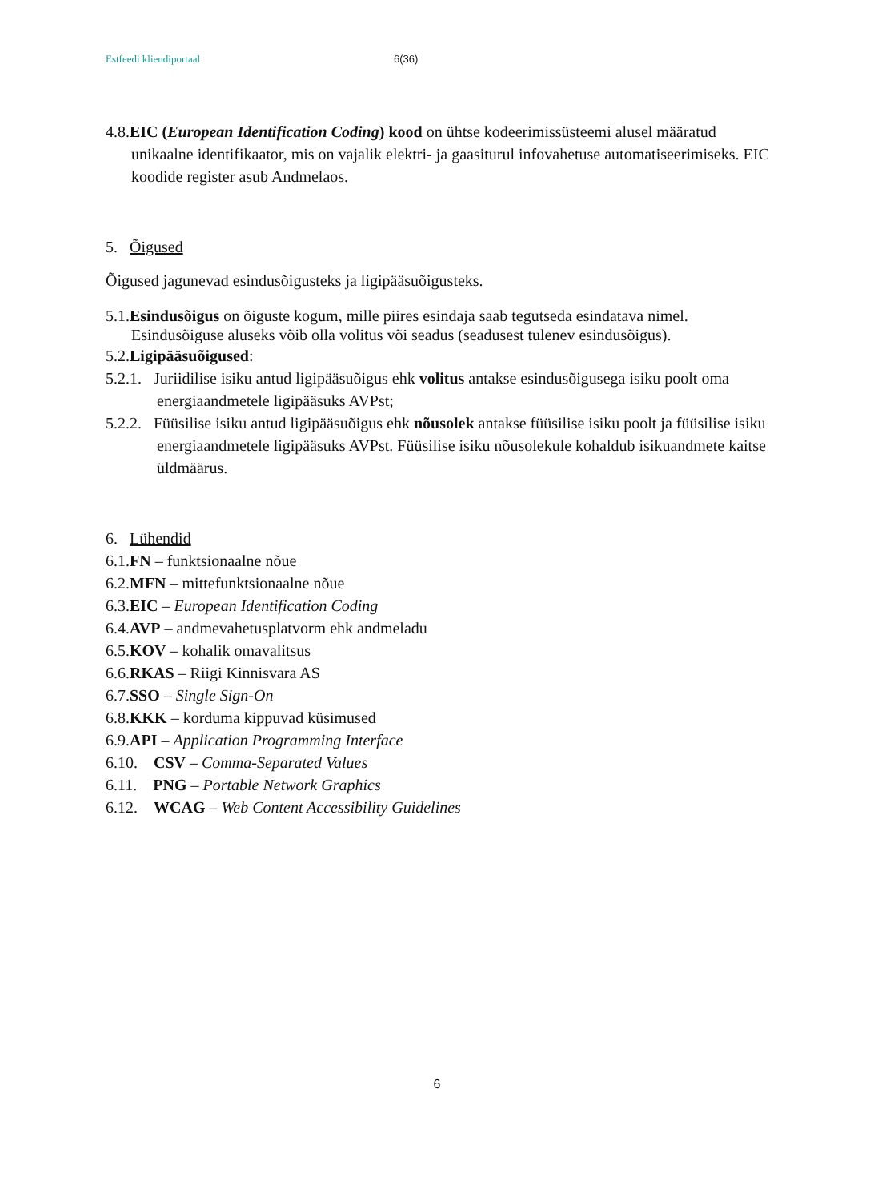Estfeedi kliendiportaal 6(36)
4.8.EIC (European Identification Coding) kood on ühtse kodeerimissüsteemi alusel määratud unikaalne identifikaator, mis on vajalik elektri- ja gaasiturul infovahetuse automatiseerimiseks. EIC koodide register asub Andmelaos.
5. Õigused
Õigused jagunevad esindusõigusteks ja ligipääsuõigusteks.
5.1.Esindusõigus on õiguste kogum, mille piires esindaja saab tegutseda esindatava nimel. Esindusõiguse aluseks võib olla volitus või seadus (seadusest tulenev esindusõigus).
5.2.Ligipääsuõigused:
5.2.1. Juriidilise isiku antud ligipääsuõigus ehk volitus antakse esindusõigusega isiku poolt oma energiaandmetele ligipääsuks AVPst;
5.2.2. Füüsilise isiku antud ligipääsuõigus ehk nõusolek antakse füüsilise isiku poolt ja füüsilise isiku energiaandmetele ligipääsuks AVPst. Füüsilise isiku nõusolekule kohaldub isikuandmete kaitse üldmäärus.
6. Lühendid
6.1.FN – funktsionaalne nõue
6.2.MFN – mittefunktsionaalne nõue
6.3.EIC – European Identification Coding
6.4.AVP – andmevahetusplatvorm ehk andmeladu
6.5.KOV – kohalik omavalitsus
6.6.RKAS – Riigi Kinnisvara AS
6.7.SSO – Single Sign-On
6.8.KKK – korduma kippuvad küsimused
6.9.API – Application Programming Interface
6.10. CSV – Comma-Separated Values
6.11. PNG – Portable Network Graphics
6.12. WCAG – Web Content Accessibility Guidelines
6